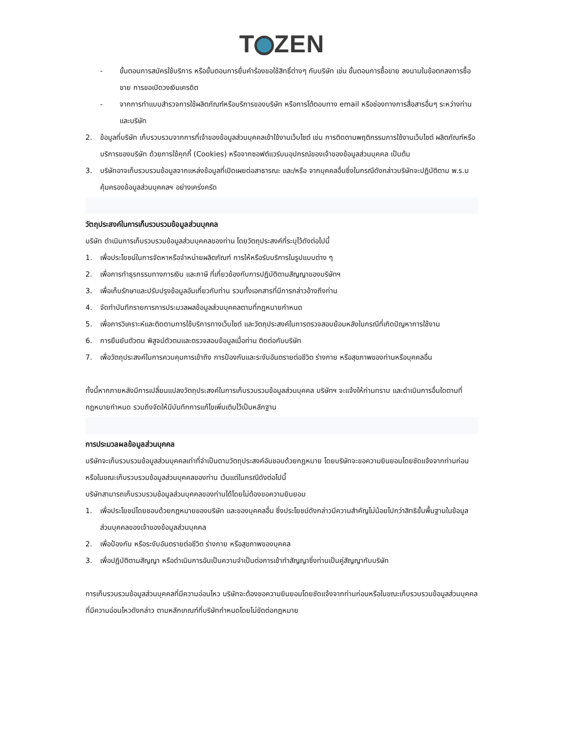T ZEN
- ขั้นตอนการสมัครใช้บริการ หรือขั้นตอนการยื่นคำร้องขอใช้สิทธิ์ต่างๆ กับบริษัท เช่น ขั้นตอนการซื้อขาย ลงนามในข้อตกลงการซื้อขาย การขอเปิดวงเงินเครดิต
- จากการทำแบบสำรวจการใช้ผลิตภัณฑ์หรือบริการของบริษัท หรือการโต้ตอบทาง email หรือช่องทางการสื่อสารอื่นๆ ระหว่างท่านและบริษัท
2. ข้อมูลที่บริษัท เก็บรวบรวมจากการที่เจ้าของข้อมูลส่วนบุคคลเข้าใช้งานเว็บไซต์ เช่น การติดตามพฤติกรรมการใช้งานเว็บไซต์ ผลิตภัณฑ์หรือบริการของบริษัท ด้วยการใช้คุกกี้ (Cookies) หรือจากซอฟต์แวร์บนอุปกรณ์ของเจ้าของข้อมูลส่วนบุคคล เป็นต้น
3. บริษัทอาจเก็บรวบรวมข้อมูลจากแหล่งข้อมูลที่เปิดเผยต่อสาธารณะ และ/หรือ จากบุคคลอื่นซึ่งในกรณีดังกล่าวบริษัทจะปฏิบัติตาม พ.ร.บ คุ้มครองข้อมูลส่วนบุคคลฯ อย่างเคร่งครัด
วัตถุประสงค์ในการเก็บรวบรวมข้อมูลส่วนบุคคล
บริษัท ดำเนินการเก็บรวบรวมข้อมูลส่วนบุคคลของท่าน โดยวัตถุประสงค์ที่ระบุไว้ดังต่อไปนี้
1. เพื่อประโยชน์ในการจัดหาหรือจำหน่ายผลิตภัณฑ์ การให้หรือรับบริการในรูปแบบต่าง ๆ
2. เพื่อการทำธุรกรรมทางการเงิน และภาษี ที่เกี่ยวข้องกับการปฏิบัติตามสัญญาของบริษัทฯ
3. เพื่อเก็บรักษาและปรับปรุงข้อมูลอันเกี่ยวกับท่าน รวมทั้งเอกสารที่มีการกล่าวอ้างถึงท่าน
4. จัดทำบันทึกรายการการประมวลผลข้อมูลส่วนบุคคลตามที่กฎหมายกำหนด
5. เพื่อการวิเคราะห์และติดตามการใช้บริการทางเว็บไซต์ และวัตถุประสงค์ในการตรวจสอบย้อนหลังในกรณีที่เกิดปัญหาการใช้งาน
6. การยืนยันตัวตน พิสูจน์ตัวตนและตรวจสอบข้อมูลเมื่อท่าน ติดต่อกับบริษัท
7. เพื่อวัตถุประสงค์ในการควบคุมการเข้าถึง การป้องกันและระงับอันตรายต่อชีวิต ร่างกาย หรือสุขภาพของท่านหรือบุคคลอื่น
ทั้งนี้หากภายหลังมีการเปลี่ยนแปลงวัตถุประสงค์ในการเก็บรวบรวมข้อมูลส่วนบุคคล บริษัทฯ จะแจ้งให้ท่านทราบ และดำเนินการอื่นใดตามที่กฎหมายกำหนด รวมถึงจัดให้มีบันทึกการแก้ไขเพิ่มเติมไว้เป็นหลักฐาน
การประมวลผลข้อมูลส่วนบุคคล
บริษัทจะเก็บรวบรวมข้อมูลส่วนบุคคลเท่าที่จำเป็นตามวัตถุประสงค์อันชอบด้วยกฎหมาย โดยบริษัทจะขอความยินยอมโดยชัดแจ้งจากท่านก่อนหรือในขณะเก็บรวบรวมข้อมูลส่วนบุคคลของท่าน เว้นแต่ในกรณีดังต่อไปนี้
บริษัทสามารถเก็บรวบรวมข้อมูลส่วนบุคคลของท่านได้โดยไม่ต้องขอความยินยอม
1. เพื่อประโยชน์โดยชอบด้วยกฎหมายของบริษัท และของบุคคลอื่น ซึ่งประโยชน์ดังกล่าวมีความสำคัญไม่น้อยไปกว่าสิทธิขั้นพื้นฐานในข้อมูลส่วนบุคคลของเจ้าของข้อมูลส่วนบุคคล
2. เพื่อป้องกัน หรือระงับอันตรายต่อชีวิต ร่างกาย หรือสุขภาพของบุคคล
3. เพื่อปฏิบัติตามสัญญา หรือดำเนินการอันเป็นความจำเป็นต่อการเข้าทำสัญญาซึ่งท่านเป็นคู่สัญญากับบริษัท
การเก็บรวบรวมข้อมูลส่วนบุคคลที่มีความอ่อนไหว บริษัทจะต้องขอความยินยอมโดยชัดแจ้งจากท่านก่อนหรือในขณะเก็บรวบรวมข้อมูลส่วนบุคคลที่มีความอ่อนไหวดังกล่าว ตามหลักเกณฑ์ที่บริษัทกำหนดโดยไม่ขัดต่อกฎหมาย